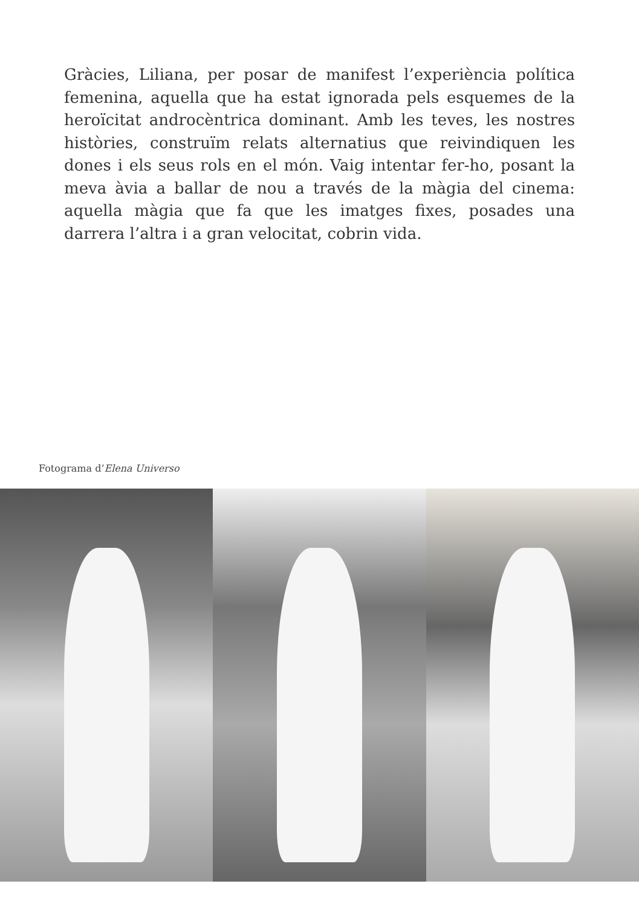Gràcies, Liliana, per posar de manifest l’experiència política femenina, aquella que ha estat ignorada pels esquemes de la heroïcitat androcèntrica dominant. Amb les teves, les nostres històries, construïm relats alternatius que reivindiquen les dones i els seus rols en el món. Vaig intentar fer-ho, posant la meva àvia a ballar de nou a través de la màgia del cinema: aquella màgia que fa que les imatges fixes, posades una darrera l’altra i a gran velocitat, cobrin vida.
Fotograma d’Elena Universo